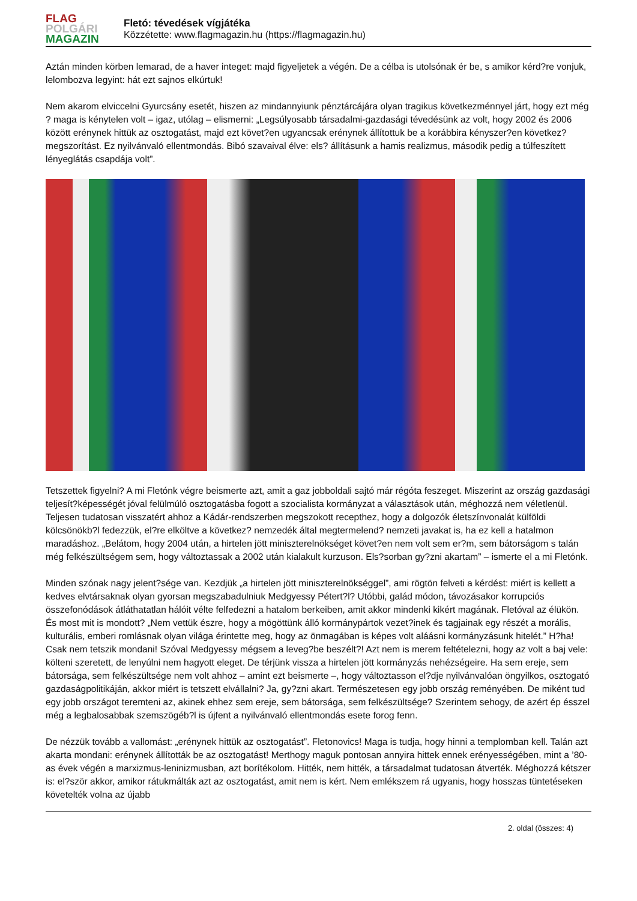FLAG
POLGÁRI
MAGAZIN
Fletó: tévedések vígjátéka
Közzétette: www.flagmagazin.hu (https://flagmagazin.hu)
Aztán minden körben lemarad, de a haver integet: majd figyeljetek a végén. De a célba is utolsónak ér be, s amikor kérd?re vonjuk, lelombozva legyint: hát ezt sajnos elkúrtuk!
Nem akarom elviccelni Gyurcsány esetét, hiszen az mindannyiunk pénztárcájára olyan tragikus következménnyel járt, hogy ezt még ? maga is kénytelen volt – igaz, utólag – elismerni: „Legsúlyosabb társadalmi-gazdasági tévedésünk az volt, hogy 2002 és 2006 között erénynek hittük az osztogatást, majd ezt követ?en ugyancsak erénynek állítottuk be a korábbira kényszer?en következ? megszorítást. Ez nyilvánvaló ellentmondás. Bibó szavaival élve: els? állításunk a hamis realizmus, második pedig a túlfeszített lényeglátás csapdája volt”.
Tetszettek figyelni? A mi Fletónk végre beismerte azt, amit a gaz jobboldali sajtó már régóta feszeget. Miszerint az ország gazdasági teljesít?képességét jóval felülmúló osztogatásba fogott a szocialista kormányzat a választások után, méghozzá nem véletlenül. Teljesen tudatosan visszatért ahhoz a Kádár-rendszerben megszokott recepthez, hogy a dolgozók életszínvonalát külföldi kölcsönökb?l fedezzük, el?re elköltve a következ? nemzedék által megtermelend? nemzeti javakat is, ha ez kell a hatalmon maradáshoz. „Belátom, hogy 2004 után, a hirtelen jött miniszterelnökséget követ?en nem volt sem er?m, sem bátorságom s talán még felkészültségem sem, hogy változtassak a 2002 után kialakult kurzuson. Els?sorban gy?zni akartam” – ismerte el a mi Fletónk.
Minden szónak nagy jelent?sége van. Kezdjük „a hirtelen jött miniszterelnökséggel”, ami rögtön felveti a kérdést: miért is kellett a kedves elvtársaknak olyan gyorsan megszabadulniuk Medgyessy Pétert?l? Utóbbi, galád módon, távozásakor korrupciós összefonódások átláthatatlan hálóit vélte felfedezni a hatalom berkeiben, amit akkor mindenki kikért magának. Fletóval az élükön. És most mit is mondott? „Nem vettük észre, hogy a mögöttünk álló kormánypártok vezet?inek és tagjainak egy részét a morális, kulturális, emberi romlásnak olyan világa érintette meg, hogy az önmagában is képes volt aláásni kormányzásunk hitelét.” H?ha! Csak nem tetszik mondani! Szóval Medgyessy mégsem a leveg?be beszélt?! Azt nem is merem feltételezni, hogy az volt a baj vele: költeni szeretett, de lenyúlni nem hagyott eleget. De térjünk vissza a hirtelen jött kormányzás nehézségeire. Ha sem ereje, sem bátorsága, sem felkészültsége nem volt ahhoz – amint ezt beismerte –, hogy változtasson el?dje nyilvánvalóan öngyilkos, osztogató gazdaságpolitikáján, akkor miért is tetszett elvállalni? Ja, gy?zni akart. Természetesen egy jobb ország reményében. De miként tud egy jobb országot teremteni az, akinek ehhez sem ereje, sem bátorsága, sem felkészültsége? Szerintem sehogy, de azért ép ésszel még a legbalosabbak szemszögéb?l is újfent a nyilvánvaló ellentmondás esete forog fenn.
De nézzük tovább a vallomást: „erénynek hittük az osztogatást”. Fletonovics! Maga is tudja, hogy hinni a templomban kell. Talán azt akarta mondani: erénynek állították be az osztogatást! Merthogy maguk pontosan annyira hittek ennek erényességében, mint a ’80-as évek végén a marxizmus-leninizmusban, azt borítékolom. Hitték, nem hitték, a társadalmat tudatosan átverték. Méghozzá kétszer is: el?ször akkor, amikor rátukmálták azt az osztogatást, amit nem is kért. Nem emlékszem rá ugyanis, hogy hosszas tüntetéseken követelték volna az újabb
2. oldal (összes: 4)